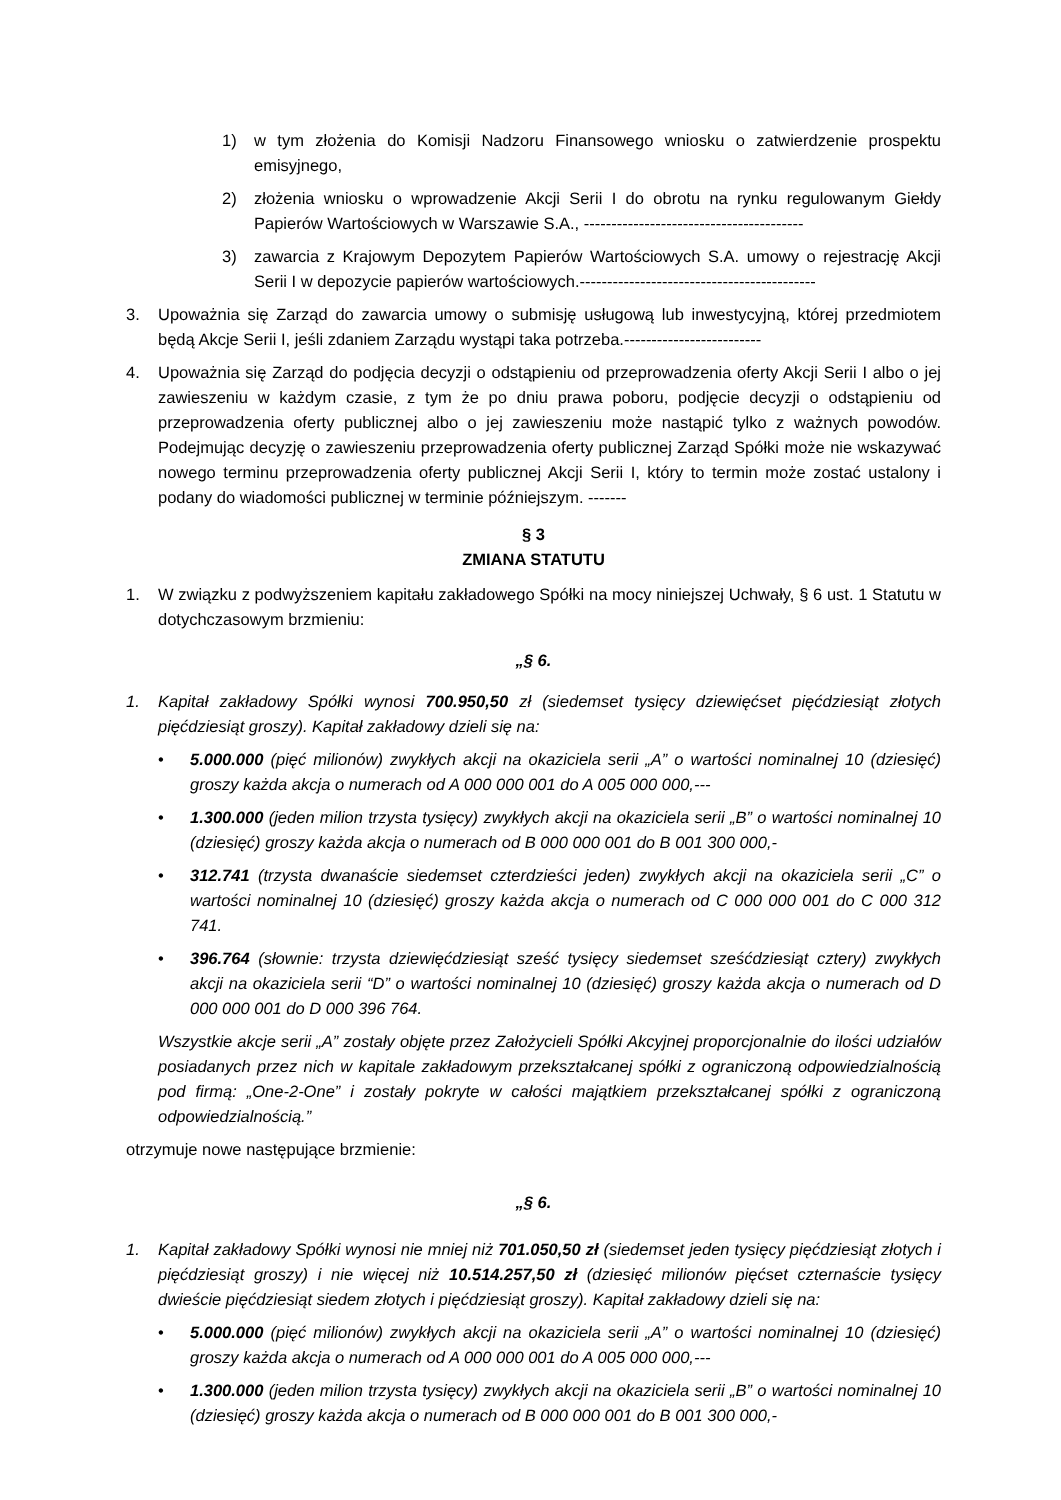1) w tym złożenia do Komisji Nadzoru Finansowego wniosku o zatwierdzenie prospektu emisyjnego,
2) złożenia wniosku o wprowadzenie Akcji Serii I do obrotu na rynku regulowanym Giełdy Papierów Wartościowych w Warszawie S.A., ----------------------------------------
3) zawarcia z Krajowym Depozytem Papierów Wartościowych S.A. umowy o rejestrację Akcji Serii I w depozycie papierów wartościowych.-------------------------------------------
3. Upoważnia się Zarząd do zawarcia umowy o submisję usługową lub inwestycyjną, której przedmiotem będą Akcje Serii I, jeśli zdaniem Zarządu wystąpi taka potrzeba.-------------------------
4. Upoważnia się Zarząd do podjęcia decyzji o odstąpieniu od przeprowadzenia oferty Akcji Serii I albo o jej zawieszeniu w każdym czasie, z tym że po dniu prawa poboru, podjęcie decyzji o odstąpieniu od przeprowadzenia oferty publicznej albo o jej zawieszeniu może nastąpić tylko z ważnych powodów. Podejmując decyzję o zawieszeniu przeprowadzenia oferty publicznej Zarząd Spółki może nie wskazywać nowego terminu przeprowadzenia oferty publicznej Akcji Serii I, który to termin może zostać ustalony i podany do wiadomości publicznej w terminie późniejszym. -------
§ 3
ZMIANA STATUTU
1. W związku z podwyższeniem kapitału zakładowego Spółki na mocy niniejszej Uchwały, § 6 ust. 1 Statutu w dotychczasowym brzmieniu:
„§ 6.
1. Kapitał zakładowy Spółki wynosi 700.950,50 zł (siedemset tysięcy dziewięćset pięćdziesiąt złotych pięćdziesiąt groszy). Kapitał zakładowy dzieli się na:
• 5.000.000 (pięć milionów) zwykłych akcji na okaziciela serii „A” o wartości nominalnej 10 (dziesięć) groszy każda akcja o numerach od A 000 000 001 do A 005 000 000,---
• 1.300.000 (jeden milion trzysta tysięcy) zwykłych akcji na okaziciela serii „B” o wartości nominalnej 10 (dziesięć) groszy każda akcja o numerach od B 000 000 001 do B 001 300 000,-
• 312.741 (trzysta dwanaście siedemset czterdzieści jeden) zwykłych akcji na okaziciela serii „C” o wartości nominalnej 10 (dziesięć) groszy każda akcja o numerach od C 000 000 001 do C 000 312 741.
• 396.764 (słownie: trzysta dziewięćdziesiąt sześć tysięcy siedemset sześćdziesiąt cztery) zwykłych akcji na okaziciela serii “D” o wartości nominalnej 10 (dziesięć) groszy każda akcja o numerach od D 000 000 001 do D 000 396 764.
Wszystkie akcje serii „A” zostały objęte przez Założycieli Spółki Akcyjnej proporcjonalnie do ilości udziałów posiadanych przez nich w kapitale zakładowym przekształcanej spółki z ograniczoną odpowiedzialnością pod firmą: „One-2-One” i zostały pokryte w całości majątkiem przekształcanej spółki z ograniczoną odpowiedzialnością.”
otrzymuje nowe następujące brzmienie:
„§ 6.
1. Kapitał zakładowy Spółki wynosi nie mniej niż 701.050,50 zł (siedemset jeden tysięcy pięćdziesiąt złotych i pięćdziesiąt groszy) i nie więcej niż 10.514.257,50 zł (dziesięć milionów pięćset czternaście tysięcy dwieście pięćdziesiąt siedem złotych i pięćdziesiąt groszy). Kapitał zakładowy dzieli się na:
• 5.000.000 (pięć milionów) zwykłych akcji na okaziciela serii „A” o wartości nominalnej 10 (dziesięć) groszy każda akcja o numerach od A 000 000 001 do A 005 000 000,---
• 1.300.000 (jeden milion trzysta tysięcy) zwykłych akcji na okaziciela serii „B” o wartości nominalnej 10 (dziesięć) groszy każda akcja o numerach od B 000 000 001 do B 001 300 000,-